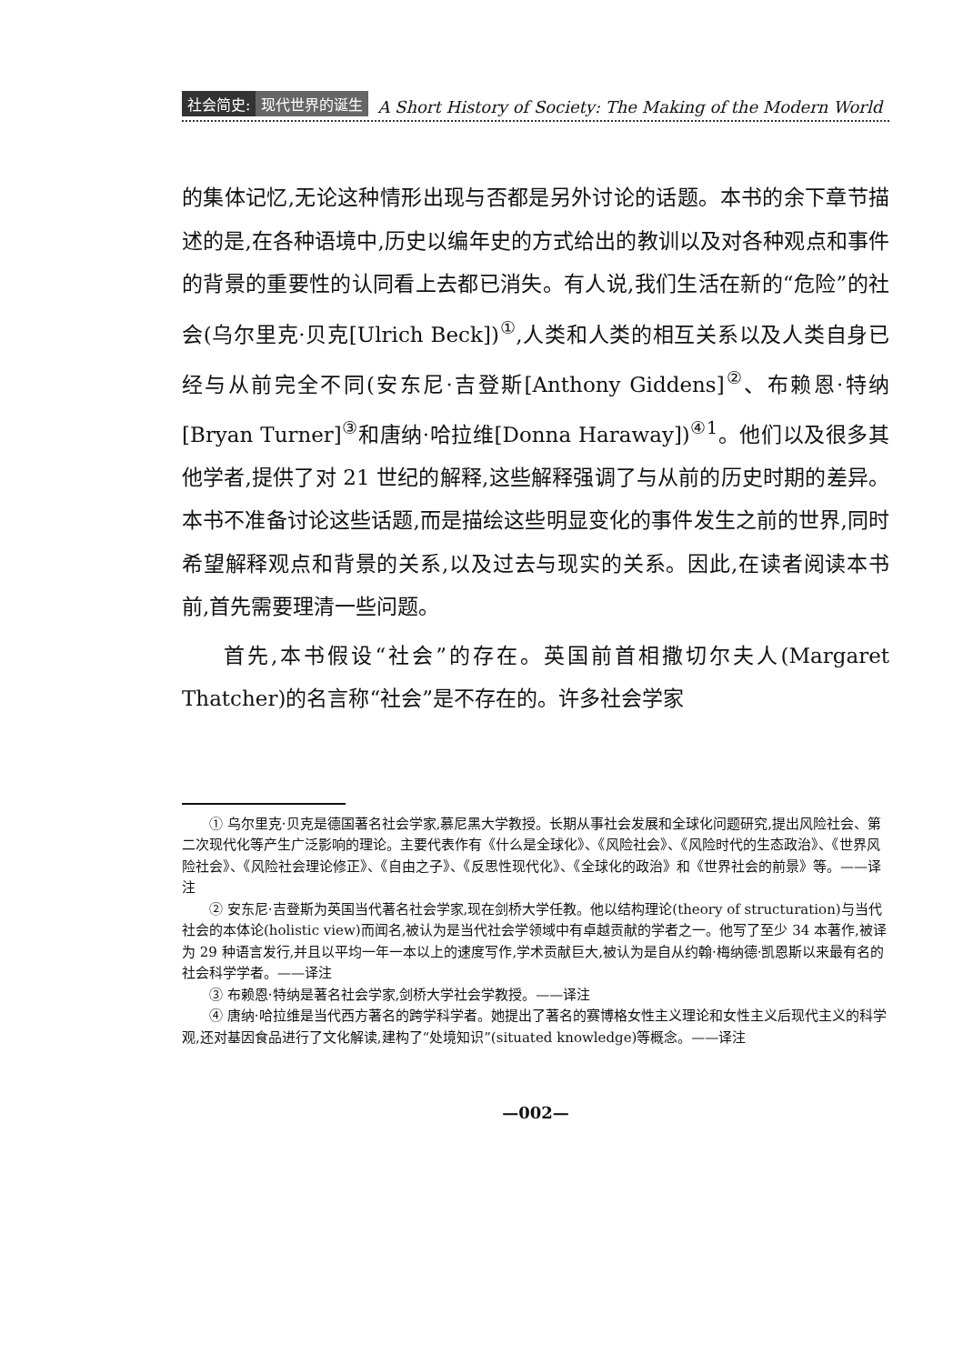社会简史: 现代世界的诞生 A Short History of Society: The Making of the Modern World
的集体记忆,无论这种情形出现与否都是另外讨论的话题。本书的余下章节描述的是,在各种语境中,历史以编年史的方式给出的教训以及对各种观点和事件的背景的重要性的认同看上去都已消失。有人说,我们生活在新的“危险”的社会(乌尔里克·贝克[Ulrich Beck])<sup>①</sup>,人类和人类的相互关系以及人类自身已经与从前完全不同(安东尼·吉登斯[Anthony Giddens]<sup>②</sup>、布赖恩·特纳[Bryan Turner]<sup>③</sup>和唐纳·哈拉维[Donna Haraway])<sup>④1</sup>。他们以及很多其他学者,提供了对 21 世纪的解释,这些解释强调了与从前的历史时期的差异。本书不准备讨论这些话题,而是描绘这些明显变化的事件发生之前的世界,同时希望解释观点和背景的关系,以及过去与现实的关系。因此,在读者阅读本书前,首先需要理清一些问题。
首先,本书假设“社会”的存在。英国前首相撒切尔夫人(Margaret Thatcher)的名言称“社会”是不存在的。许多社会学家
① 乌尔里克·贝克是德国著名社会学家,慕尼黑大学教授。长期从事社会发展和全球化问题研究,提出风险社会、第二次现代化等产生广泛影响的理论。主要代表作有《什么是全球化》、《风险社会》、《风险时代的生态政治》、《世界风险社会》、《风险社会理论修正》、《自由之子》、《反思性现代化》、《全球化的政治》和《世界社会的前景》等。——译注
② 安东尼·吉登斯为英国当代著名社会学家,现在剑桥大学任教。他以结构理论(theory of structuration)与当代社会的本体论(holistic view)而闻名,被认为是当代社会学领域中有卓越贡献的学者之一。他写了至少 34 本著作,被译为 29 种语言发行,并且以平均一年一本以上的速度写作,学术贡献巨大,被认为是自从约翰·梅纳德·凯恩斯以来最有名的社会科学学者。——译注
③ 布赖恩·特纳是著名社会学家,剑桥大学社会学教授。——译注
④ 唐纳·哈拉维是当代西方著名的跨学科学者。她提出了著名的赛博格女性主义理论和女性主义后现代主义的科学观,还对基因食品进行了文化解读,建构了“处境知识”(situated knowledge)等概念。——译注
—002—